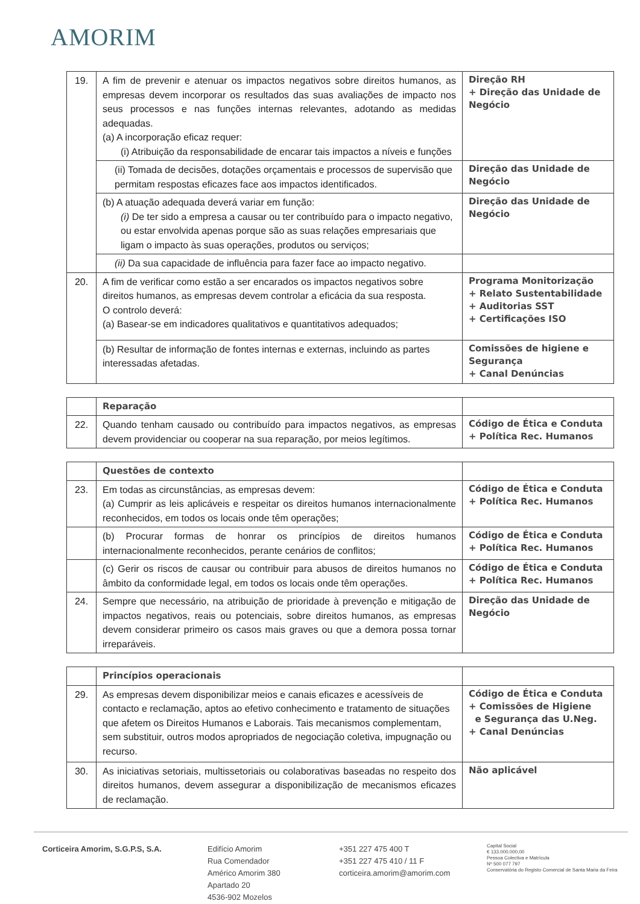AMORIM
| 19. | A fim de prevenir e atenuar os impactos negativos sobre direitos humanos, as empresas devem incorporar os resultados das suas avaliações de impacto nos seus processos e nas funções internas relevantes, adotando as medidas adequadas. (a) A incorporação eficaz requer: (i) Atribuição da responsabilidade de encarar tais impactos a níveis e funções | Direção RH + Direção das Unidade de Negócio |
| | (ii) Tomada de decisões, dotações orçamentais e processos de supervisão que permitam respostas eficazes face aos impactos identificados. | Direção das Unidade de Negócio |
| | (b) A atuação adequada deverá variar em função: (i) De ter sido a empresa a causar ou ter contribuído para o impacto negativo, ou estar envolvida apenas porque são as suas relações empresariais que ligam o impacto às suas operações, produtos ou serviços; | Direção das Unidade de Negócio |
| | (ii) Da sua capacidade de influência para fazer face ao impacto negativo. | |
| 20. | A fim de verificar como estão a ser encarados os impactos negativos sobre direitos humanos, as empresas devem controlar a eficácia da sua resposta. O controlo deverá: (a) Basear-se em indicadores qualitativos e quantitativos adequados; | Programa Monitorização + Relato Sustentabilidade + Auditorias SST + Certificações ISO |
| | (b) Resultar de informação de fontes internas e externas, incluindo as partes interessadas afetadas. | Comissões de higiene e Segurança + Canal Denúncias |
| | Reparação | |
| 22. | Quando tenham causado ou contribuído para impactos negativos, as empresas devem providenciar ou cooperar na sua reparação, por meios legítimos. | Código de Ética e Conduta + Política Rec. Humanos |
| | Questões de contexto | |
| 23. | Em todas as circunstâncias, as empresas devem: (a) Cumprir as leis aplicáveis e respeitar os direitos humanos internacionalmente reconhecidos, em todos os locais onde têm operações; | Código de Ética e Conduta + Política Rec. Humanos |
| | (b) Procurar formas de honrar os princípios de direitos humanos internacionalmente reconhecidos, perante cenários de conflitos; | Código de Ética e Conduta + Política Rec. Humanos |
| | (c) Gerir os riscos de causar ou contribuir para abusos de direitos humanos no âmbito da conformidade legal, em todos os locais onde têm operações. | Código de Ética e Conduta + Política Rec. Humanos |
| 24. | Sempre que necessário, na atribuição de prioridade à prevenção e mitigação de impactos negativos, reais ou potenciais, sobre direitos humanos, as empresas devem considerar primeiro os casos mais graves ou que a demora possa tornar irreparáveis. | Direção das Unidade de Negócio |
| | Princípios operacionais | |
| 29. | As empresas devem disponibilizar meios e canais eficazes e acessíveis de contacto e reclamação, aptos ao efetivo conhecimento e tratamento de situações que afetem os Direitos Humanos e Laborais. Tais mecanismos complementam, sem substituir, outros modos apropriados de negociação coletiva, impugnação ou recurso. | Código de Ética e Conduta + Comissões de Higiene e Segurança das U.Neg. + Canal Denúncias |
| 30. | As iniciativas setoriais, multissetoriais ou colaborativas baseadas no respeito dos direitos humanos, devem assegurar a disponibilização de mecanismos eficazes de reclamação. | Não aplicável |
Corticeira Amorim, S.G.P.S, S.A. Edifício Amorim
Rua Comendador
Américo Amorim 380
Apartado 20
4536-902 Mozelos
+351 227 475 400 T
+351 227 475 410 / 11 F
corticeira.amorim@amorim.com
Capital Social
€ 133.000.000,00
Pessoa Colectiva e Matrícula
Nº 500 077 797
Conservatória do Registo Comercial de Santa Maria da Feira